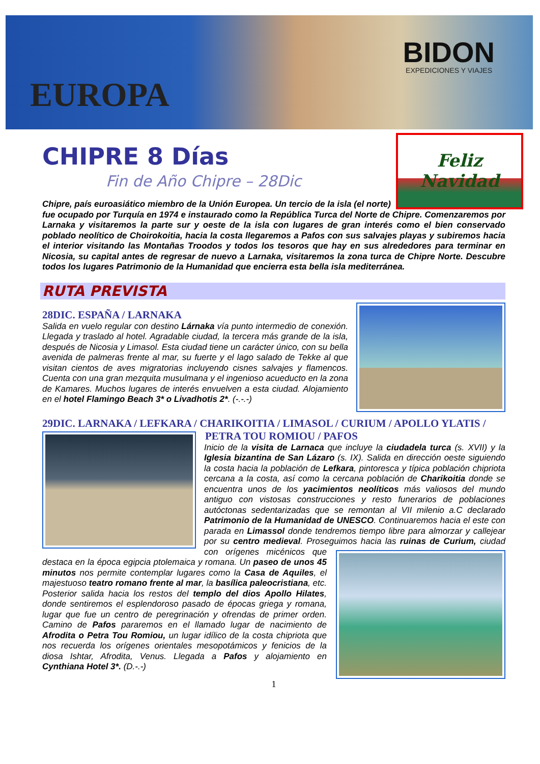EUROPA
BIDON
EXPEDICIONES Y VIAJES
CHIPRE 8 Días
Fin de Año Chipre – 28Dic
Feliz Navidad
Chipre, país euroasiático miembro de la Unión Europea. Un tercio de la isla (el norte) fue ocupado por Turquía en 1974 e instaurado como la República Turca del Norte de Chipre. Comenzaremos por Larnaka y visitaremos la parte sur y oeste de la isla con lugares de gran interés como el bien conservado poblado neolítico de Choirokoitia, hacia la costa llegaremos a Pafos con sus salvajes playas y subiremos hacia el interior visitando las Montañas Troodos y todos los tesoros que hay en sus alrededores para terminar en Nicosia, su capital antes de regresar de nuevo a Larnaka, visitaremos la zona turca de Chipre Norte. Descubre todos los lugares Patrimonio de la Humanidad que encierra esta bella isla mediterránea.
RUTA PREVISTA
28DIC. ESPAÑA / LARNAKA
Salida en vuelo regular con destino Lárnaka vía punto intermedio de conexión. Llegada y traslado al hotel. Agradable ciudad, la tercera más grande de la isla, después de Nicosia y Limasol. Esta ciudad tiene un carácter único, con su bella avenida de palmeras frente al mar, su fuerte y el lago salado de Tekke al que visitan cientos de aves migratorias incluyendo cisnes salvajes y flamencos. Cuenta con una gran mezquita musulmana y el ingenioso acueducto en la zona de Kamares. Muchos lugares de interés envuelven a esta ciudad. Alojamiento en el hotel Flamingo Beach 3* o Livadhotis 2*. (-.-.-)
29DIC. LARNAKA / LEFKARA / CHARIKOITIA / LIMASOL / CURIUM / APOLLO YLATIS /
PETRA TOU ROMIOU / PAFOS
Inicio de la visita de Larnaca que incluye la ciudadela turca (s. XVII) y la Iglesia bizantina de San Lázaro (s. IX). Salida en dirección oeste siguiendo la costa hacia la población de Lefkara, pintoresca y típica población chipriota cercana a la costa, así como la cercana población de Charikoitia donde se encuentra unos de los yacimientos neolíticos más valiosos del mundo antiguo con vistosas construcciones y resto funerarios de poblaciones autóctonas sedentarizadas que se remontan al VII milenio a.C declarado Patrimonio de la Humanidad de UNESCO. Continuaremos hacia el este con parada en Limassol donde tendremos tiempo libre para almorzar y callejear por su centro medieval. Proseguimos hacia las ruinas de Curium, ciudad con orígenes micénicos que destaca en la época egipcia ptolemaica y romana. Un paseo de unos 45 minutos nos permite contemplar lugares como la Casa de Aquiles, el majestuoso teatro romano frente al mar, la basílica paleocristiana, etc. Posterior salida hacia los restos del templo del dios Apollo Hilates, donde sentiremos el esplendoroso pasado de épocas griega y romana, lugar que fue un centro de peregrinación y ofrendas de primer orden. Camino de Pafos pararemos en el llamado lugar de nacimiento de Afrodita o Petra Tou Romiou, un lugar idílico de la costa chipriota que nos recuerda los orígenes orientales mesopotámicos y fenicios de la diosa Ishtar, Afrodita, Venus. Llegada a Pafos y alojamiento en Cynthiana Hotel 3*. (D.-.-)
1